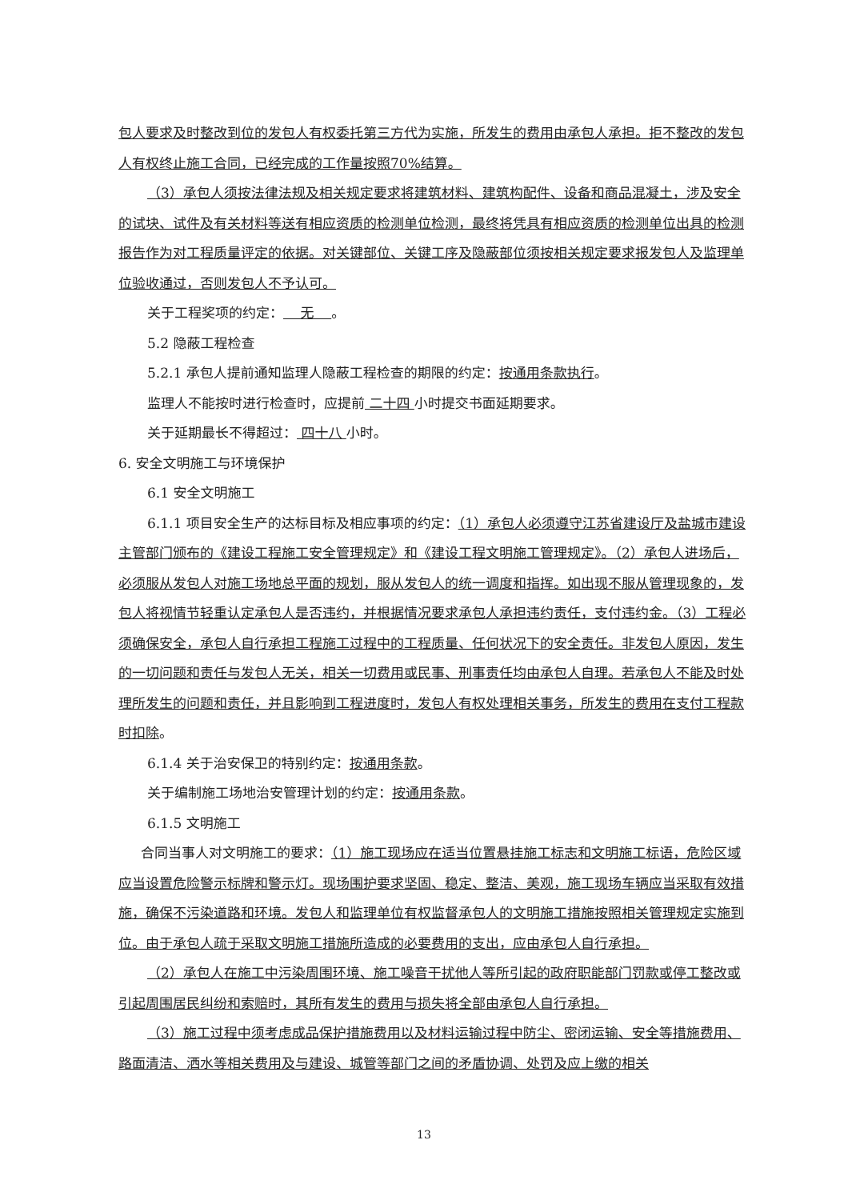包人要求及时整改到位的发包人有权委托第三方代为实施，所发生的费用由承包人承担。拒不整改的发包人有权终止施工合同，已经完成的工作量按照70%结算。
（3）承包人须按法律法规及相关规定要求将建筑材料、建筑构配件、设备和商品混凝土，涉及安全的试块、试件及有关材料等送有相应资质的检测单位检测，最终将凭具有相应资质的检测单位出具的检测报告作为对工程质量评定的依据。对关键部位、关键工序及隐蔽部位须按相关规定要求报发包人及监理单位验收通过，否则发包人不予认可。
关于工程奖项的约定： 无 。
5.2 隐蔽工程检查
5.2.1 承包人提前通知监理人隐蔽工程检查的期限的约定：按通用条款执行。
监理人不能按时进行检查时，应提前 二十四 小时提交书面延期要求。
关于延期最长不得超过： 四十八 小时。
6. 安全文明施工与环境保护
6.1 安全文明施工
6.1.1 项目安全生产的达标目标及相应事项的约定：（1）承包人必须遵守江苏省建设厅及盐城市建设主管部门颁布的《建设工程施工安全管理规定》和《建设工程文明施工管理规定》。（2）承包人进场后，必须服从发包人对施工场地总平面的规划，服从发包人的统一调度和指挥。如出现不服从管理现象的，发包人将视情节轻重认定承包人是否违约，并根据情况要求承包人承担违约责任，支付违约金。（3）工程必须确保安全，承包人自行承担工程施工过程中的工程质量、任何状况下的安全责任。非发包人原因，发生的一切问题和责任与发包人无关，相关一切费用或民事、刑事责任均由承包人自理。若承包人不能及时处理所发生的问题和责任，并且影响到工程进度时，发包人有权处理相关事务，所发生的费用在支付工程款时扣除。
6.1.4 关于治安保卫的特别约定：按通用条款。
关于编制施工场地治安管理计划的约定：按通用条款。
6.1.5 文明施工
合同当事人对文明施工的要求：（1）施工现场应在适当位置悬挂施工标志和文明施工标语，危险区域应当设置危险警示标牌和警示灯。现场围护要求坚固、稳定、整洁、美观，施工现场车辆应当采取有效措施，确保不污染道路和环境。发包人和监理单位有权监督承包人的文明施工措施按照相关管理规定实施到位。由于承包人疏于采取文明施工措施所造成的必要费用的支出，应由承包人自行承担。
（2）承包人在施工中污染周围环境、施工噪音干扰他人等所引起的政府职能部门罚款或停工整改或引起周围居民纠纷和索赔时，其所有发生的费用与损失将全部由承包人自行承担。
（3）施工过程中须考虑成品保护措施费用以及材料运输过程中防尘、密闭运输、安全等措施费用、路面清洁、洒水等相关费用及与建设、城管等部门之间的矛盾协调、处罚及应上缴的相关
13